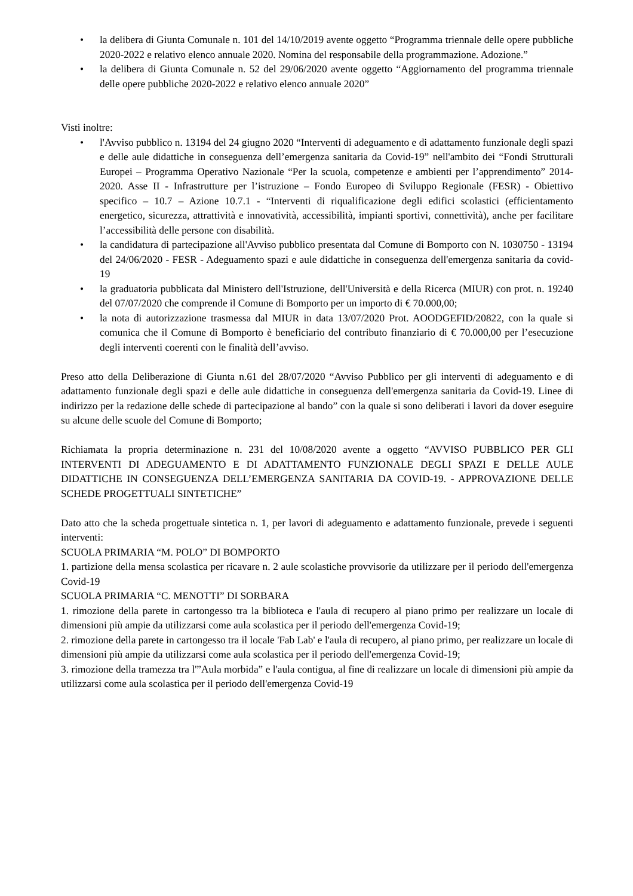• la delibera di Giunta Comunale n. 101 del 14/10/2019 avente oggetto “Programma triennale delle opere pubbliche 2020-2022 e relativo elenco annuale 2020. Nomina del responsabile della programmazione. Adozione.”
• la delibera di Giunta Comunale n. 52 del 29/06/2020 avente oggetto “Aggiornamento del programma triennale delle opere pubbliche 2020-2022 e relativo elenco annuale 2020”
Visti inoltre:
• l'Avviso pubblico n. 13194 del 24 giugno 2020 “Interventi di adeguamento e di adattamento funzionale degli spazi e delle aule didattiche in conseguenza dell’emergenza sanitaria da Covid-19” nell'ambito dei “Fondi Strutturali Europei – Programma Operativo Nazionale “Per la scuola, competenze e ambienti per l’apprendimento” 2014-2020. Asse II - Infrastrutture per l’istruzione – Fondo Europeo di Sviluppo Regionale (FESR) - Obiettivo specifico – 10.7 – Azione 10.7.1 - “Interventi di riqualificazione degli edifici scolastici (efficientamento energetico, sicurezza, attrattività e innovatività, accessibilità, impianti sportivi, connettività), anche per facilitare l’accessibilità delle persone con disabilità.
• la candidatura di partecipazione all'Avviso pubblico presentata dal Comune di Bomporto con N. 1030750 - 13194 del 24/06/2020 - FESR - Adeguamento spazi e aule didattiche in conseguenza dell'emergenza sanitaria da covid-19
• la graduatoria pubblicata dal Ministero dell'Istruzione, dell'Università e della Ricerca (MIUR) con prot. n. 19240 del 07/07/2020 che comprende il Comune di Bomporto per un importo di € 70.000,00;
• la nota di autorizzazione trasmessa dal MIUR in data 13/07/2020 Prot. AOODGEFID/20822, con la quale si comunica che il Comune di Bomporto è beneficiario del contributo finanziario di € 70.000,00 per l’esecuzione degli interventi coerenti con le finalità dell’avviso.
Preso atto della Deliberazione di Giunta n.61 del 28/07/2020 “Avviso Pubblico per gli interventi di adeguamento e di adattamento funzionale degli spazi e delle aule didattiche in conseguenza dell'emergenza sanitaria da Covid-19. Linee di indirizzo per la redazione delle schede di partecipazione al bando” con la quale si sono deliberati i lavori da dover eseguire su alcune delle scuole del Comune di Bomporto;
Richiamata la propria determinazione n. 231 del 10/08/2020 avente a oggetto “AVVISO PUBBLICO PER GLI INTERVENTI DI ADEGUAMENTO E DI ADATTAMENTO FUNZIONALE DEGLI SPAZI E DELLE AULE DIDATTICHE IN CONSEGUENZA DELL’EMERGENZA SANITARIA DA COVID-19. - APPROVAZIONE DELLE SCHEDE PROGETTUALI SINTETICHE”
Dato atto che la scheda progettuale sintetica n. 1, per lavori di adeguamento e adattamento funzionale, prevede i seguenti interventi:
SCUOLA PRIMARIA “M. POLO” DI BOMPORTO
1. partizione della mensa scolastica per ricavare n. 2 aule scolastiche provvisorie da utilizzare per il periodo dell'emergenza Covid-19
SCUOLA PRIMARIA “C. MENOTTI” DI SORBARA
1. rimozione della parete in cartongesso tra la biblioteca e l'aula di recupero al piano primo per realizzare un locale di dimensioni più ampie da utilizzarsi come aula scolastica per il periodo dell'emergenza Covid-19;
2. rimozione della parete in cartongesso tra il locale 'Fab Lab' e l'aula di recupero, al piano primo, per realizzare un locale di dimensioni più ampie da utilizzarsi come aula scolastica per il periodo dell'emergenza Covid-19;
3. rimozione della tramezza tra l'”Aula morbida” e l'aula contigua, al fine di realizzare un locale di dimensioni più ampie da utilizzarsi come aula scolastica per il periodo dell'emergenza Covid-19